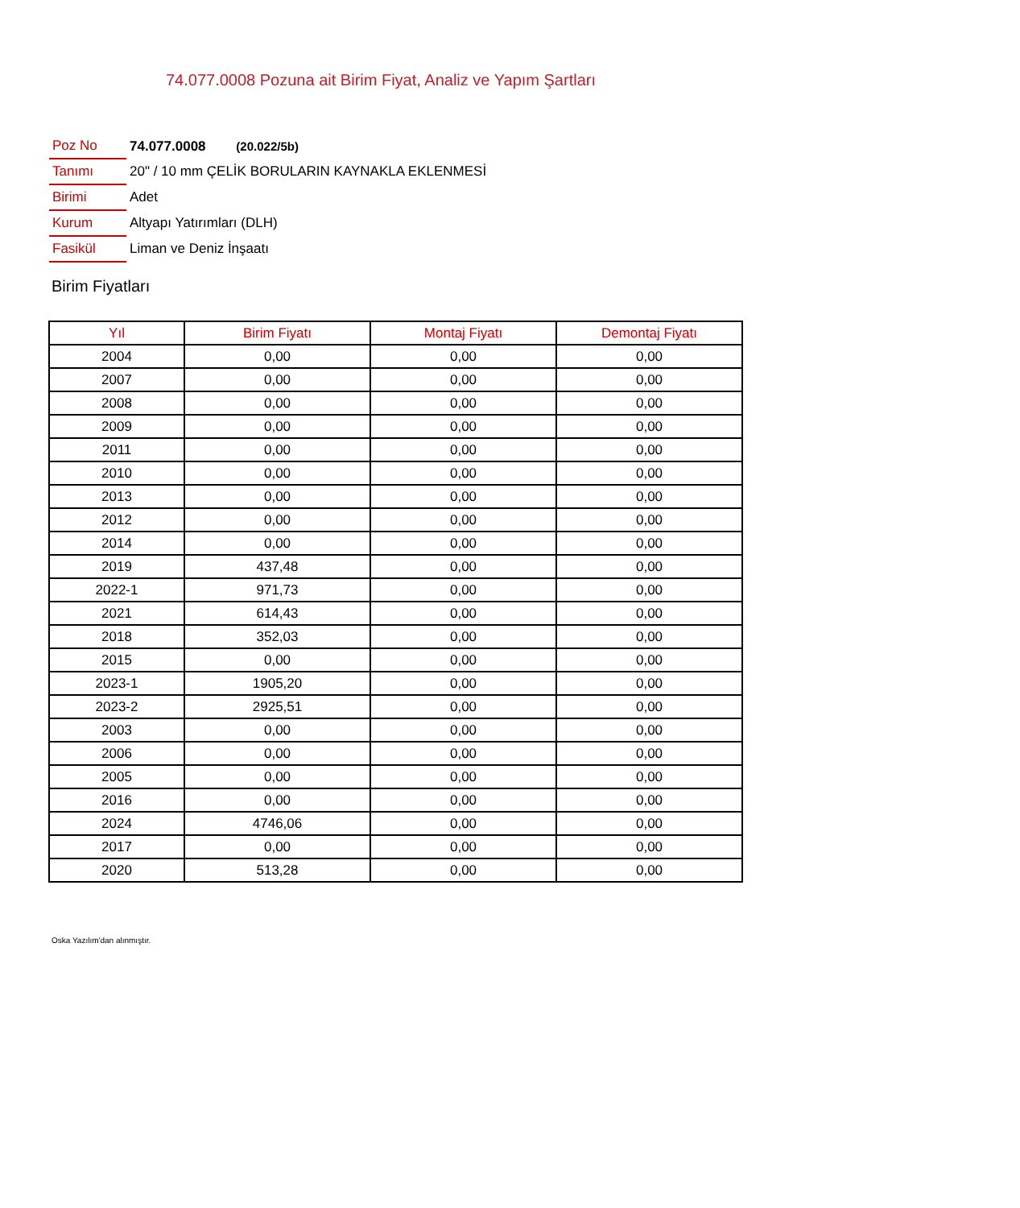74.077.0008 Pozuna ait Birim Fiyat, Analiz ve Yapım Şartları
| Poz No | 74.077.0008 (20.022/5b) |
| Tanımı | 20" / 10 mm ÇELİK BORULARIN KAYNAKLA EKLENMESİ |
| Birimi | Adet |
| Kurum | Altyapı Yatırımları (DLH) |
| Fasikül | Liman ve Deniz İnşaatı |
Birim Fiyatları
| Yıl | Birim Fiyatı | Montaj Fiyatı | Demontaj Fiyatı |
| --- | --- | --- | --- |
| 2004 | 0,00 | 0,00 | 0,00 |
| 2007 | 0,00 | 0,00 | 0,00 |
| 2008 | 0,00 | 0,00 | 0,00 |
| 2009 | 0,00 | 0,00 | 0,00 |
| 2011 | 0,00 | 0,00 | 0,00 |
| 2010 | 0,00 | 0,00 | 0,00 |
| 2013 | 0,00 | 0,00 | 0,00 |
| 2012 | 0,00 | 0,00 | 0,00 |
| 2014 | 0,00 | 0,00 | 0,00 |
| 2019 | 437,48 | 0,00 | 0,00 |
| 2022-1 | 971,73 | 0,00 | 0,00 |
| 2021 | 614,43 | 0,00 | 0,00 |
| 2018 | 352,03 | 0,00 | 0,00 |
| 2015 | 0,00 | 0,00 | 0,00 |
| 2023-1 | 1905,20 | 0,00 | 0,00 |
| 2023-2 | 2925,51 | 0,00 | 0,00 |
| 2003 | 0,00 | 0,00 | 0,00 |
| 2006 | 0,00 | 0,00 | 0,00 |
| 2005 | 0,00 | 0,00 | 0,00 |
| 2016 | 0,00 | 0,00 | 0,00 |
| 2024 | 4746,06 | 0,00 | 0,00 |
| 2017 | 0,00 | 0,00 | 0,00 |
| 2020 | 513,28 | 0,00 | 0,00 |
Oska Yazılım'dan alınmıştır.